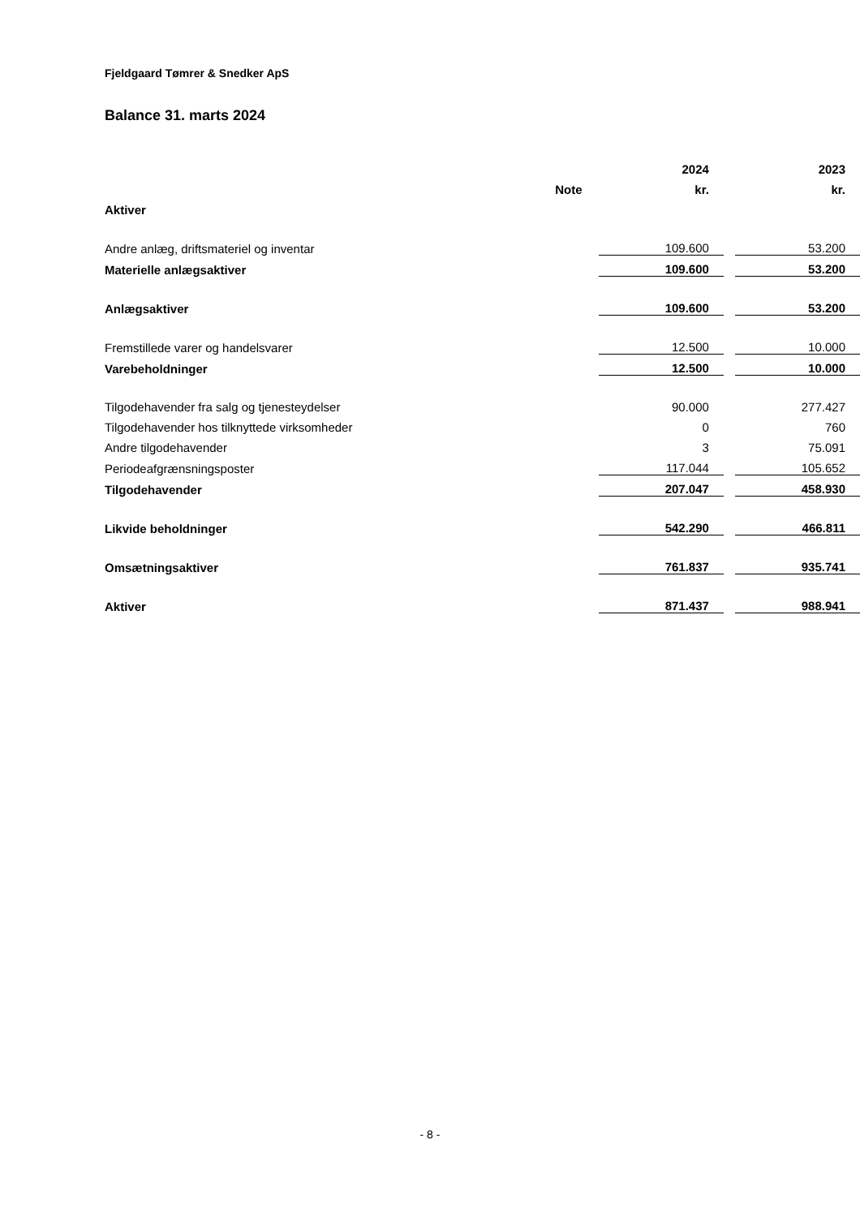Fjeldgaard Tømrer & Snedker ApS
Balance 31. marts 2024
| | | 2024 | | 2023 |
| --- | --- | --- | --- | --- |
| | Note | kr. | | kr. |
| Aktiver | | | | |
| Andre anlæg, driftsmateriel og inventar | | 109.600 | | 53.200 |
| Materielle anlægsaktiver | | 109.600 | | 53.200 |
| Anlægsaktiver | | 109.600 | | 53.200 |
| Fremstillede varer og handelsvarer | | 12.500 | | 10.000 |
| Varebeholdninger | | 12.500 | | 10.000 |
| Tilgodehavender fra salg og tjenesteydelser | | 90.000 | | 277.427 |
| Tilgodehavender hos tilknyttede virksomheder | | 0 | | 760 |
| Andre tilgodehavender | | 3 | | 75.091 |
| Periodeafgrænsningsposter | | 117.044 | | 105.652 |
| Tilgodehavender | | 207.047 | | 458.930 |
| Likvide beholdninger | | 542.290 | | 466.811 |
| Omsætningsaktiver | | 761.837 | | 935.741 |
| Aktiver | | 871.437 | | 988.941 |
- 8 -